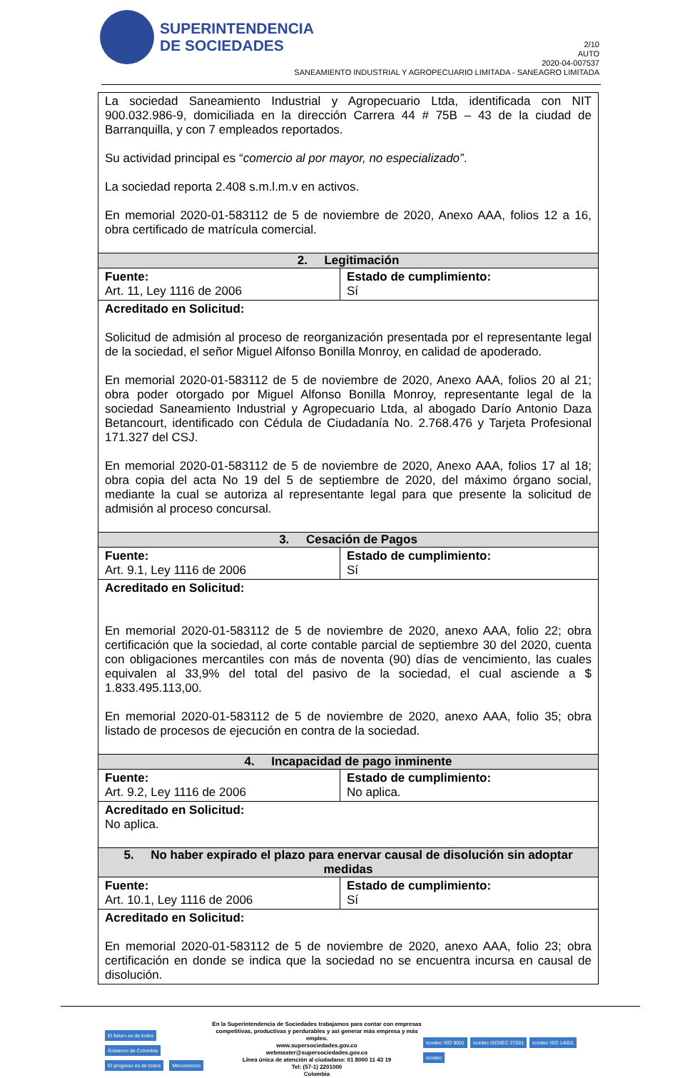SUPERINTENDENCIA
DE SOCIEDADES
2/10
AUTO
2020-04-007537
SANEAMIENTO INDUSTRIAL Y AGROPECUARIO LIMITADA - SANEAGRO LIMITADA
| La sociedad Saneamiento Industrial y Agropecuario Ltda, identificada con NIT 900.032.986-9, domiciliada en la dirección Carrera 44 # 75B – 43 de la ciudad de Barranquilla, y con 7 empleados reportados. Su actividad principal es “ comercio al por mayor, no especializado” . La sociedad reporta 2.408 s.m.l.m.v en activos. En memorial 2020-01-583112 de 5 de noviembre de 2020, Anexo AAA, folios 12 a 16, obra certificado de matrícula comercial. | |
| 2. Legitimación | |
| Fuente: Art. 11, Ley 1116 de 2006 | Estado de cumplimiento: Sí |
| Acreditado en Solicitud: Solicitud de admisión al proceso de reorganización presentada por el representante legal de la sociedad, el señor Miguel Alfonso Bonilla Monroy, en calidad de apoderado. En memorial 2020-01-583112 de 5 de noviembre de 2020, Anexo AAA, folios 20 al 21; obra poder otorgado por Miguel Alfonso Bonilla Monroy, representante legal de la sociedad Saneamiento Industrial y Agropecuario Ltda, al abogado Darío Antonio Daza Betancourt, identificado con Cédula de Ciudadanía No. 2.768.476 y Tarjeta Profesional 171.327 del CSJ. En memorial 2020-01-583112 de 5 de noviembre de 2020, Anexo AAA, folios 17 al 18; obra copia del acta No 19 del 5 de septiembre de 2020, del máximo órgano social, mediante la cual se autoriza al representante legal para que presente la solicitud de admisión al proceso concursal. | |
| 3. Cesación de Pagos | |
| Fuente: Art. 9.1, Ley 1116 de 2006 | Estado de cumplimiento: Sí |
| Acreditado en Solicitud: En memorial 2020-01-583112 de 5 de noviembre de 2020, anexo AAA, folio 22; obra certificación que la sociedad, al corte contable parcial de septiembre 30 del 2020, cuenta con obligaciones mercantiles con más de noventa (90) días de vencimiento, las cuales equivalen al 33,9% del total del pasivo de la sociedad, el cual asciende a $ 1.833.495.113,00. En memorial 2020-01-583112 de 5 de noviembre de 2020, anexo AAA, folio 35; obra listado de procesos de ejecución en contra de la sociedad. | |
| 4. Incapacidad de pago inminente | |
| Fuente: Art. 9.2, Ley 1116 de 2006 | Estado de cumplimiento: No aplica. |
| Acreditado en Solicitud: No aplica. | |
| 5. No haber expirado el plazo para enervar causal de disolución sin adoptar medidas | |
| Fuente: Art. 10.1, Ley 1116 de 2006 | Estado de cumplimiento: Sí |
| Acreditado en Solicitud: En memorial 2020-01-583112 de 5 de noviembre de 2020, anexo AAA, folio 23; obra certificación en donde se indica que la sociedad no se encuentra incursa en causal de disolución. | |
El futuro es de todos Gobierno de Colombia
El progreso es de todos Mincomercio
En la Superintendencia de Sociedades trabajamos para contar con empresas
competitivas, productivas y perdurables y así generar más empresa y más empleo.
www.supersociedades.gov.co
webmaster@supersociedades.gov.co
Línea única de atención al ciudadano: 01 8000 11 43 19
Tel: (57-1) 2201000
Colombia
icontec ISO 9001 icontec ISO/IEC 27001 icontec ISO 14001 icontec